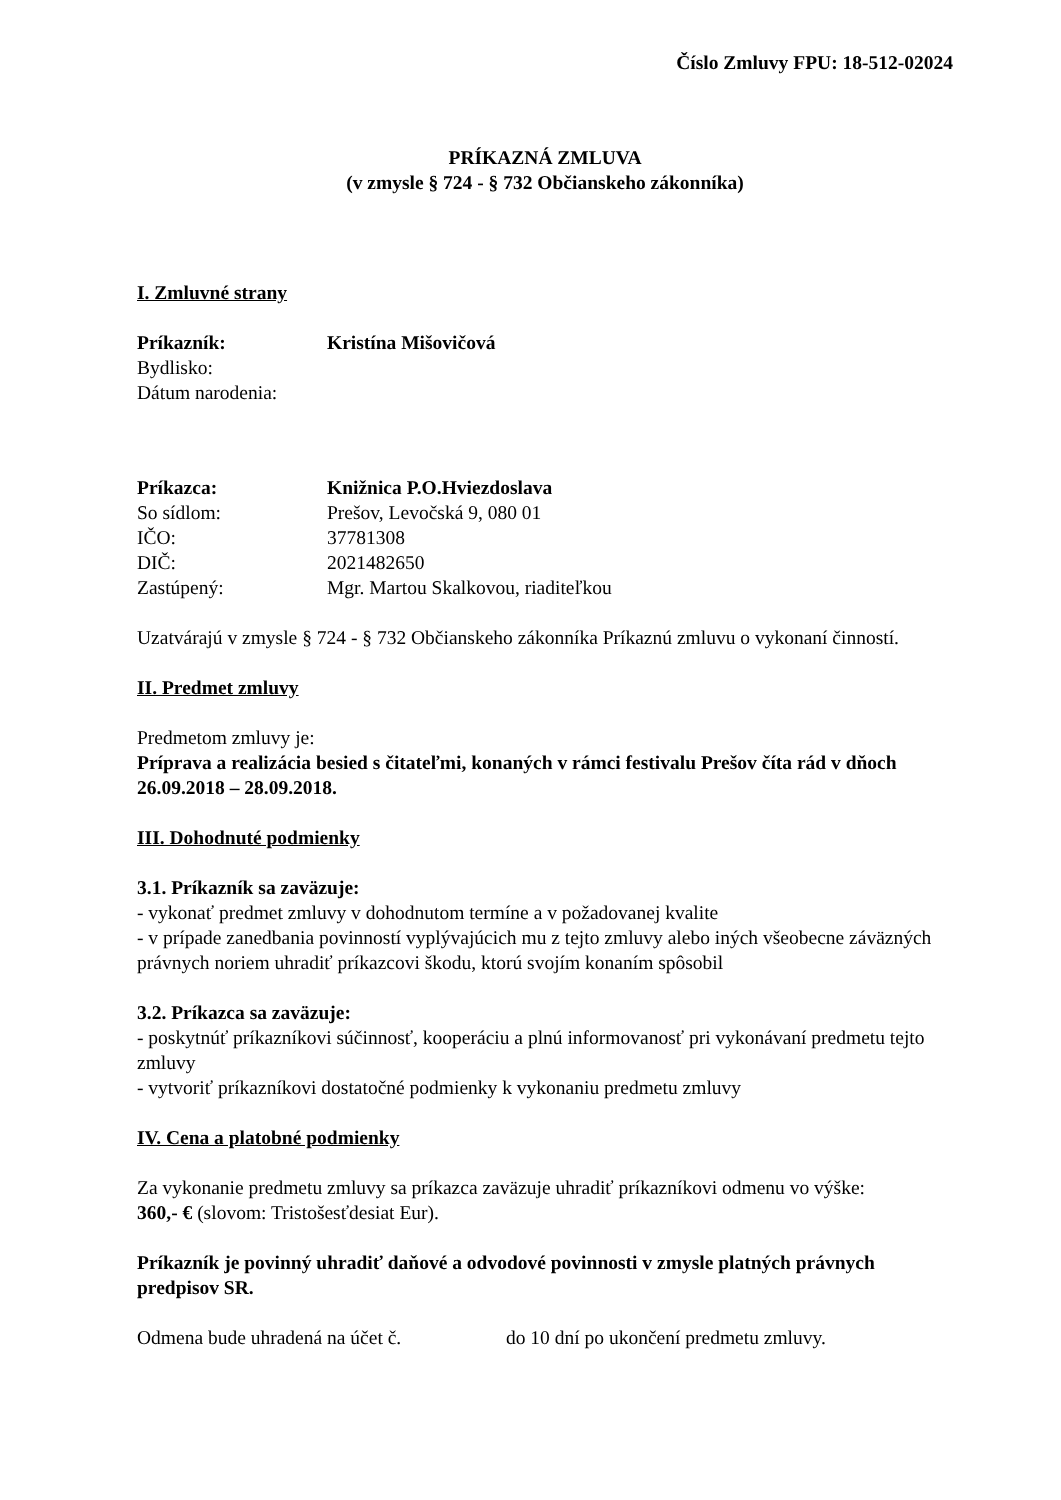Číslo Zmluvy FPU: 18-512-02024
PRÍKAZNÁ ZMLUVA
(v zmysle § 724 - § 732 Občianskeho zákonníka)
I. Zmluvné strany
Príkazník: Kristína Mišovičová
Bydlisko:
Dátum narodenia:
Príkazca: Knižnica P.O.Hviezdoslava
So sídlom: Prešov, Levočská 9, 080 01
IČO: 37781308
DIČ: 2021482650
Zastúpený: Mgr. Martou Skalkovou, riaditeľkou
Uzatvárajú v zmysle § 724 - § 732 Občianskeho zákonníka Príkaznú zmluvu o vykonaní činností.
II. Predmet zmluvy
Predmetom zmluvy je:
Príprava a realizácia besied s čitateľmi, konaných v rámci festivalu Prešov číta rád v dňoch 26.09.2018 – 28.09.2018.
III. Dohodnuté podmienky
3.1. Príkazník sa zaväzuje:
- vykonať predmet zmluvy v dohodnutom termíne a v požadovanej kvalite
- v prípade zanedbania povinností vyplývajúcich mu z tejto zmluvy alebo iných všeobecne záväzných právnych noriem uhradiť príkazcovi škodu, ktorú svojím konaním spôsobil
3.2. Príkazca sa zaväzuje:
- poskytnúť príkazníkovi súčinnosť, kooperáciu a plnú informovanosť pri vykonávaní predmetu tejto zmluvy
- vytvoriť príkazníkovi dostatočné podmienky k vykonaniu predmetu zmluvy
IV. Cena a platobné podmienky
Za vykonanie predmetu zmluvy sa príkazca zaväzuje uhradiť príkazníkovi odmenu vo výške:
360,- € (slovom: Tristošesťdesiat Eur).
Príkazník je povinný uhradiť daňové a odvodové povinnosti v zmysle platných právnych predpisov SR.
Odmena bude uhradená na účet č. do 10 dní po ukončení predmetu zmluvy.